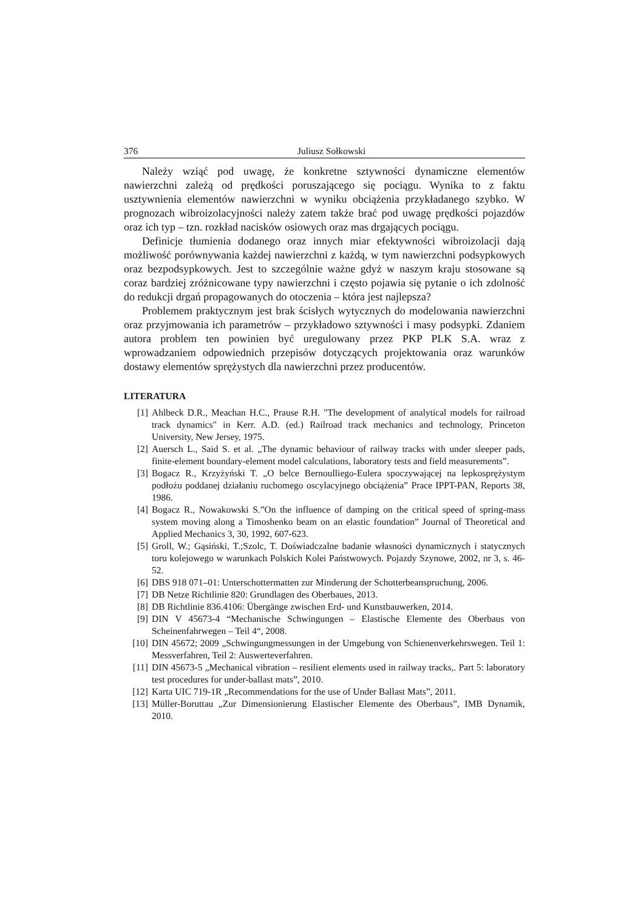376 Juliusz Sołkowski
Należy wziąć pod uwagę, że konkretne sztywności dynamiczne elementów nawierzchni zależą od prędkości poruszającego się pociągu. Wynika to z faktu usztywnienia elementów nawierzchni w wyniku obciążenia przykładanego szybko. W prognozach wibroizolacyjności należy zatem także brać pod uwagę prędkości pojazdów oraz ich typ – tzn. rozkład nacisków osiowych oraz mas drgających pociągu.
Definicje tłumienia dodanego oraz innych miar efektywności wibroizolacji dają możliwość porównywania każdej nawierzchni z każdą, w tym nawierzchni podsypkowych oraz bezpodsypkowych. Jest to szczególnie ważne gdyż w naszym kraju stosowane są coraz bardziej zróżnicowane typy nawierzchni i często pojawia się pytanie o ich zdolność do redukcji drgań propagowanych do otoczenia – która jest najlepsza?
Problemem praktycznym jest brak ścisłych wytycznych do modelowania nawierzchni oraz przyjmowania ich parametrów – przykładowo sztywności i masy podsypki. Zdaniem autora problem ten powinien być uregulowany przez PKP PLK S.A. wraz z wprowadzaniem odpowiednich przepisów dotyczących projektowania oraz warunków dostawy elementów sprężystych dla nawierzchni przez producentów.
LITERATURA
[1] Ahlbeck D.R., Meachan H.C., Prause R.H. "The development of analytical models for railroad track dynamics" in Kerr. A.D. (ed.) Railroad track mechanics and technology, Princeton University, New Jersey, 1975.
[2] Auersch L., Said S. et al. „The dynamic behaviour of railway tracks with under sleeper pads, finite-element boundary-element model calculations, laboratory tests and field measurements”.
[3] Bogacz R., Krzyżyński T. „O belce Bernoulliego-Eulera spoczywającej na lepkosprężystym podłożu poddanej działaniu ruchomego oscylacyjnego obciążenia” Prace IPPT-PAN, Reports 38, 1986.
[4] Bogacz R., Nowakowski S.”On the influence of damping on the critical speed of spring-mass system moving along a Timoshenko beam on an elastic foundation” Journal of Theoretical and Applied Mechanics 3, 30, 1992, 607-623.
[5] Groll, W.; Gąsiński, T.;Szolc, T. Doświadczalne badanie własności dynamicznych i statycznych toru kolejowego w warunkach Polskich Kolei Państwowych. Pojazdy Szynowe, 2002, nr 3, s. 46-52.
[6] DBS 918 071–01: Unterschottermatten zur Minderung der Schotterbeanspruchung, 2006.
[7] DB Netze Richtlinie 820: Grundlagen des Oberbaues, 2013.
[8] DB Richtlinie 836.4106: Übergänge zwischen Erd- und Kunstbauwerken, 2014.
[9] DIN V 45673-4 “Mechanische Schwingungen – Elastische Elemente des Oberbaus von Scheinenfahrwegen – Teil 4“, 2008.
[10] DIN 45672; 2009 „Schwingungmessungen in der Umgebung von Schienenverkehrswegen. Teil 1: Messverfahren, Teil 2: Auswerteverfahren.
[11] DIN 45673-5 „Mechanical vibration – resilient elements used in railway tracks,. Part 5: laboratory test procedures for under-ballast mats”, 2010.
[12] Karta UIC 719-1R „Recommendations for the use of Under Ballast Mats”, 2011.
[13] Müller-Boruttau „Zur Dimensionierung Elastischer Elemente des Oberbaus”, IMB Dynamik, 2010.